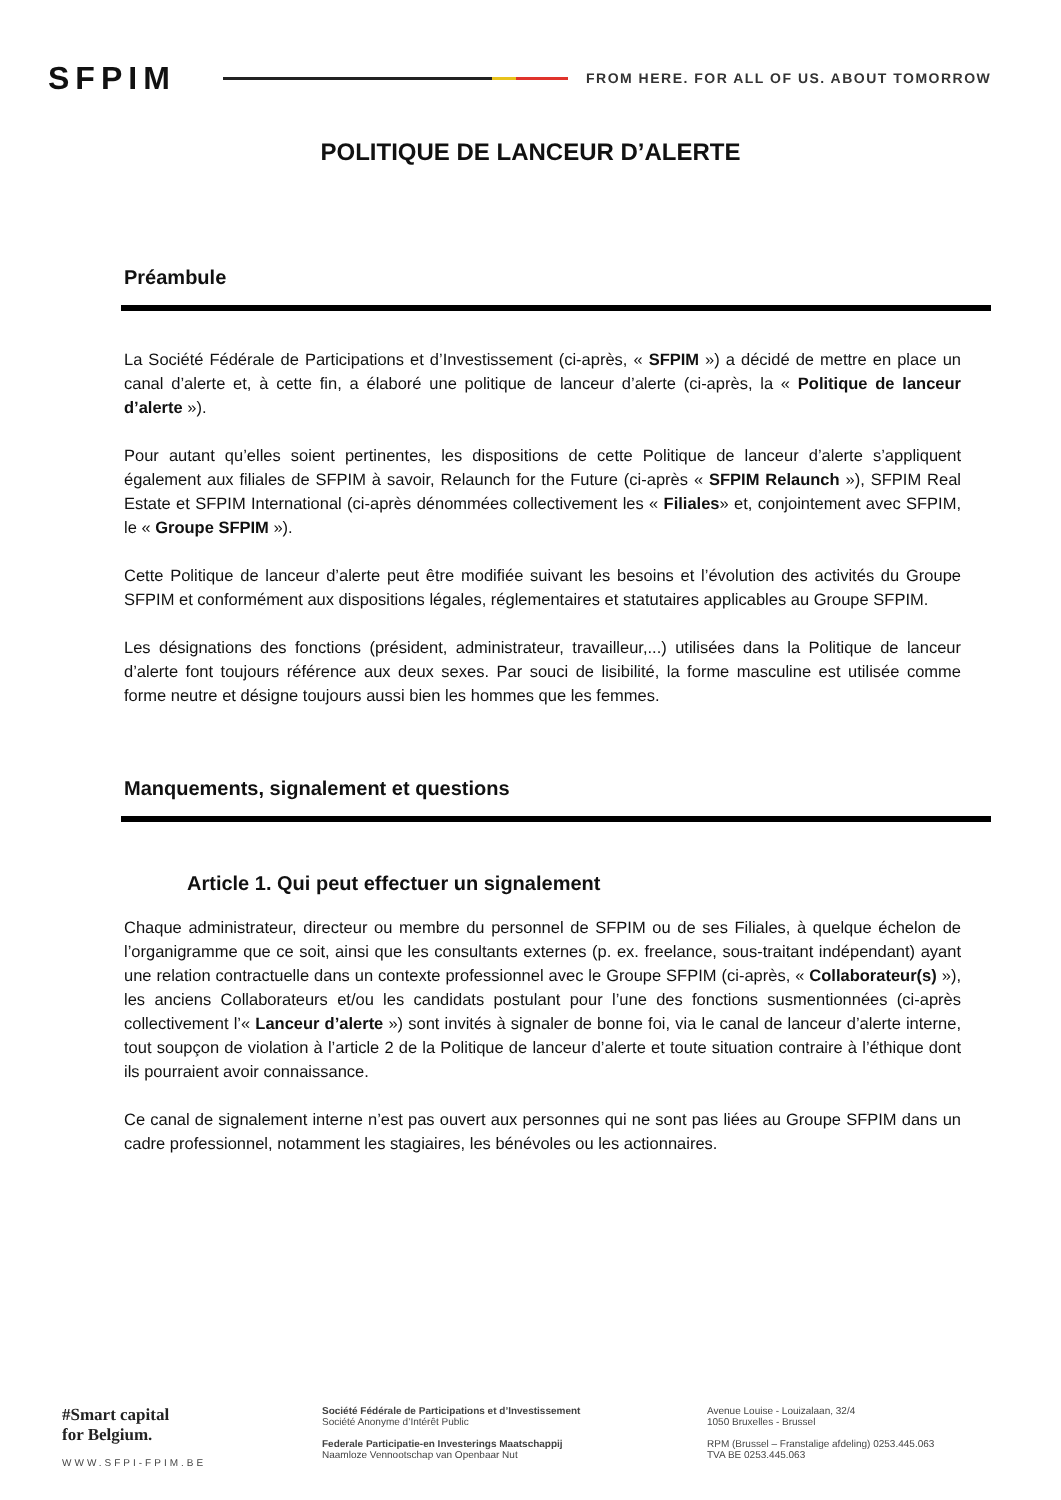SFPIM
FROM HERE. FOR ALL OF US. ABOUT TOMORROW
POLITIQUE DE LANCEUR D’ALERTE
Préambule
La Société Fédérale de Participations et d’Investissement (ci-après, « SFPIM ») a décidé de mettre en place un canal d’alerte et, à cette fin, a élaboré une politique de lanceur d’alerte (ci-après, la « Politique de lanceur d’alerte »).
Pour autant qu’elles soient pertinentes, les dispositions de cette Politique de lanceur d’alerte s’appliquent également aux filiales de SFPIM à savoir, Relaunch for the Future (ci-après « SFPIM Relaunch »), SFPIM Real Estate et SFPIM International (ci-après dénommées collectivement les « Filiales» et, conjointement avec SFPIM, le « Groupe SFPIM »).
Cette Politique de lanceur d’alerte peut être modifiée suivant les besoins et l’évolution des activités du Groupe SFPIM et conformément aux dispositions légales, réglementaires et statutaires applicables au Groupe SFPIM.
Les désignations des fonctions (président, administrateur, travailleur,...) utilisées dans la Politique de lanceur d’alerte font toujours référence aux deux sexes. Par souci de lisibilité, la forme masculine est utilisée comme forme neutre et désigne toujours aussi bien les hommes que les femmes.
Manquements, signalement et questions
Article 1. Qui peut effectuer un signalement
Chaque administrateur, directeur ou membre du personnel de SFPIM ou de ses Filiales, à quelque échelon de l’organigramme que ce soit, ainsi que les consultants externes (p. ex. freelance, sous-traitant indépendant) ayant une relation contractuelle dans un contexte professionnel avec le Groupe SFPIM (ci-après, « Collaborateur(s) »), les anciens Collaborateurs et/ou les candidats postulant pour l’une des fonctions susmentionnées (ci-après collectivement l’« Lanceur d’alerte ») sont invités à signaler de bonne foi, via le canal de lanceur d’alerte interne, tout soupçon de violation à l’article 2 de la Politique de lanceur d’alerte et toute situation contraire à l’éthique dont ils pourraient avoir connaissance.
Ce canal de signalement interne n’est pas ouvert aux personnes qui ne sont pas liées au Groupe SFPIM dans un cadre professionnel, notamment les stagiaires, les bénévoles ou les actionnaires.
#Smart capital
for Belgium.
WWW.SFPI-FPIM.BE
Société Fédérale de Participations et d’Investissement
Société Anonyme d’Intérêt Public
Federale Participatie-en Investerings Maatschappij
Naamloze Vennootschap van Openbaar Nut
Avenue Louise - Louizalaan, 32/4
1050 Bruxelles - Brussel
RPM (Brussel – Franstalige afdeling) 0253.445.063
TVA BE 0253.445.063